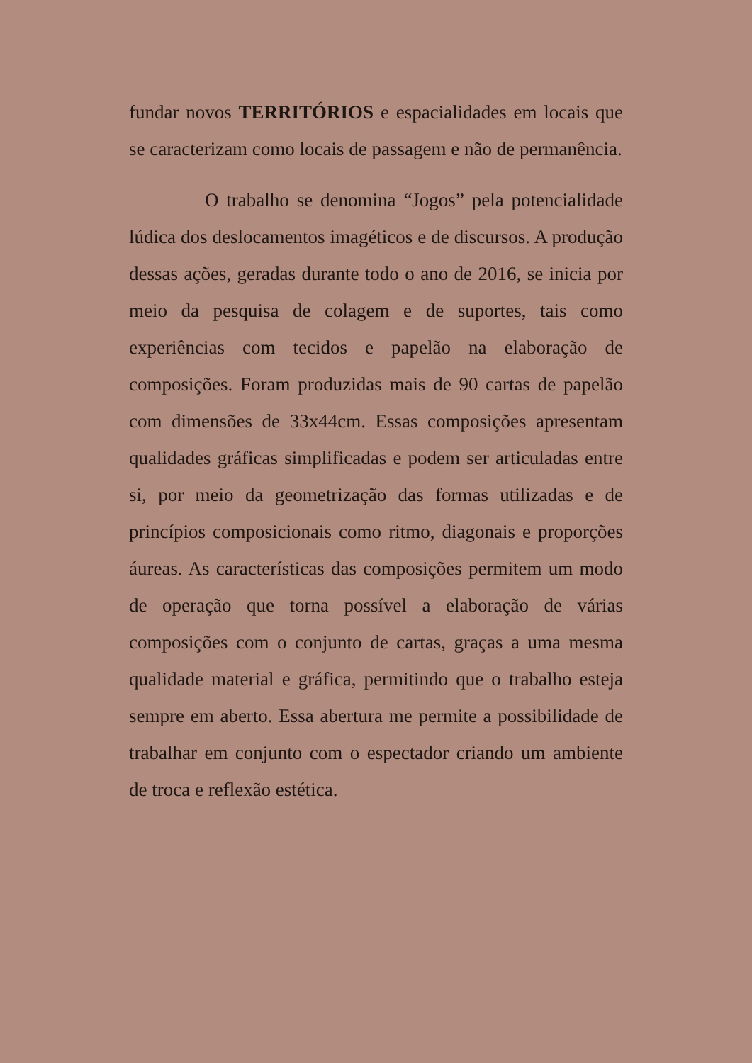fundar novos TERRITÓRIOS e espacialidades em locais que se caracterizam como locais de passagem e não de permanência.
O trabalho se denomina “Jogos” pela potencialidade lúdica dos deslocamentos imagéticos e de discursos. A produção dessas ações, geradas durante todo o ano de 2016, se inicia por meio da pesquisa de colagem e de suportes, tais como experiências com tecidos e papelão na elaboração de composições. Foram produzidas mais de 90 cartas de papelão com dimensões de 33x44cm. Essas composições apresentam qualidades gráficas simplificadas e podem ser articuladas entre si, por meio da geometrização das formas utilizadas e de princípios composicionais como ritmo, diagonais e proporções áureas. As características das composições permitem um modo de operação que torna possível a elaboração de várias composições com o conjunto de cartas, graças a uma mesma qualidade material e gráfica, permitindo que o trabalho esteja sempre em aberto. Essa abertura me permite a possibilidade de trabalhar em conjunto com o espectador criando um ambiente de troca e reflexão estética.